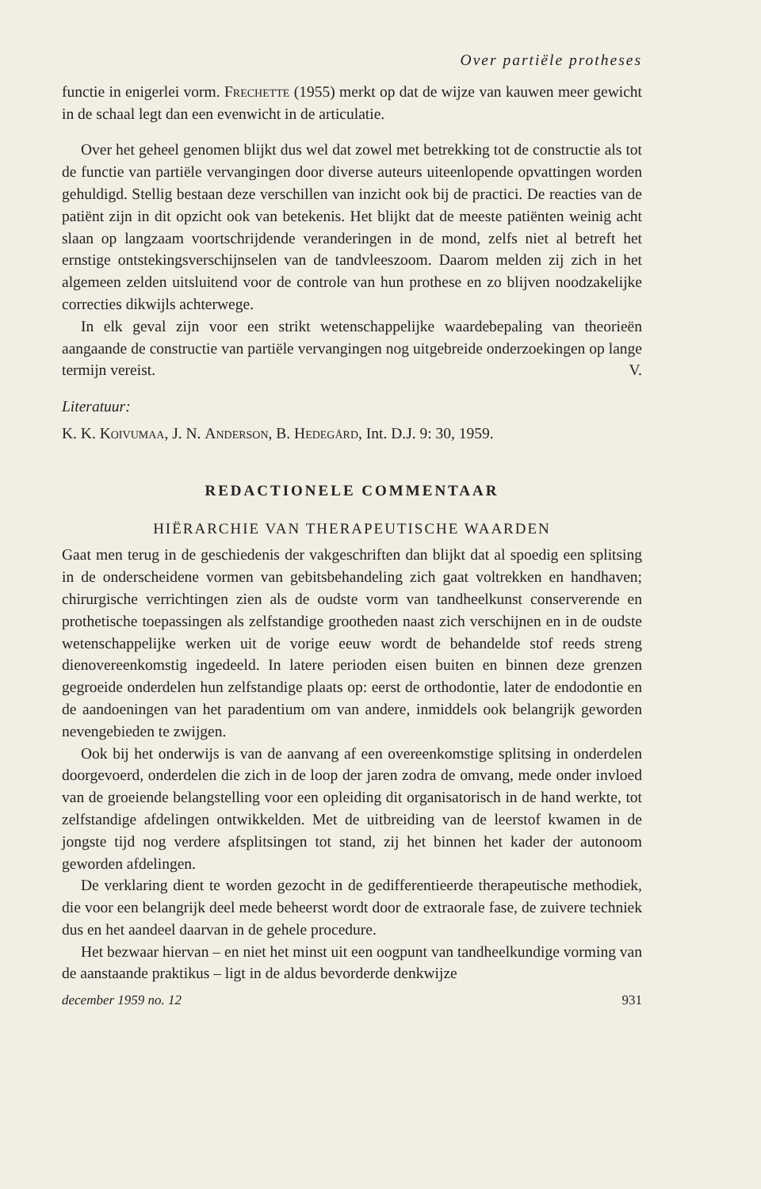Over partiële protheses
functie in enigerlei vorm. Frechette (1955) merkt op dat de wijze van kauwen meer gewicht in de schaal legt dan een evenwicht in de articulatie.
Over het geheel genomen blijkt dus wel dat zowel met betrekking tot de constructie als tot de functie van partiële vervangingen door diverse auteurs uiteenlopende opvattingen worden gehuldigd. Stellig bestaan deze verschillen van inzicht ook bij de practici. De reacties van de patiënt zijn in dit opzicht ook van betekenis. Het blijkt dat de meeste patiënten weinig acht slaan op langzaam voortschrijdende veranderingen in de mond, zelfs niet al betreft het ernstige ontstekingsverschijnselen van de tandvleeszoom. Daarom melden zij zich in het algemeen zelden uitsluitend voor de controle van hun prothese en zo blijven noodzakelijke correcties dikwijls achterwege.
In elk geval zijn voor een strikt wetenschappelijke waardebepaling van theorieën aangaande de constructie van partiële vervangingen nog uitgebreide onderzoekingen op lange termijn vereist. V.
Literatuur:
K. K. Koivumaa, J. N. Anderson, B. Hedegård, Int. D.J. 9: 30, 1959.
REDACTIONELE COMMENTAAR
HIËRARCHIE VAN THERAPEUTISCHE WAARDEN
Gaat men terug in de geschiedenis der vakgeschriften dan blijkt dat al spoedig een splitsing in de onderscheidene vormen van gebitsbehandeling zich gaat voltrekken en handhaven; chirurgische verrichtingen zien als de oudste vorm van tandheelkunst conserverende en prothetische toepassingen als zelfstandige grootheden naast zich verschijnen en in de oudste wetenschappelijke werken uit de vorige eeuw wordt de behandelde stof reeds streng dienovereenkomstig ingedeeld. In latere perioden eisen buiten en binnen deze grenzen gegroeide onderdelen hun zelfstandige plaats op: eerst de orthodontie, later de endodontie en de aandoeningen van het paradentium om van andere, inmiddels ook belangrijk geworden nevengebieden te zwijgen.
Ook bij het onderwijs is van de aanvang af een overeenkomstige splitsing in onderdelen doorgevoerd, onderdelen die zich in de loop der jaren zodra de omvang, mede onder invloed van de groeiende belangstelling voor een opleiding dit organisatorisch in de hand werkte, tot zelfstandige afdelingen ontwikkelden. Met de uitbreiding van de leerstof kwamen in de jongste tijd nog verdere afsplitsingen tot stand, zij het binnen het kader der autonoom geworden afdelingen.
De verklaring dient te worden gezocht in de gedifferentieerde therapeutische methodiek, die voor een belangrijk deel mede beheerst wordt door de extraorale fase, de zuivere techniek dus en het aandeel daarvan in de gehele procedure.
Het bezwaar hiervan – en niet het minst uit een oogpunt van tandheelkundige vorming van de aanstaande praktikus – ligt in de aldus bevorderde denkwijze
december 1959 no. 12 931